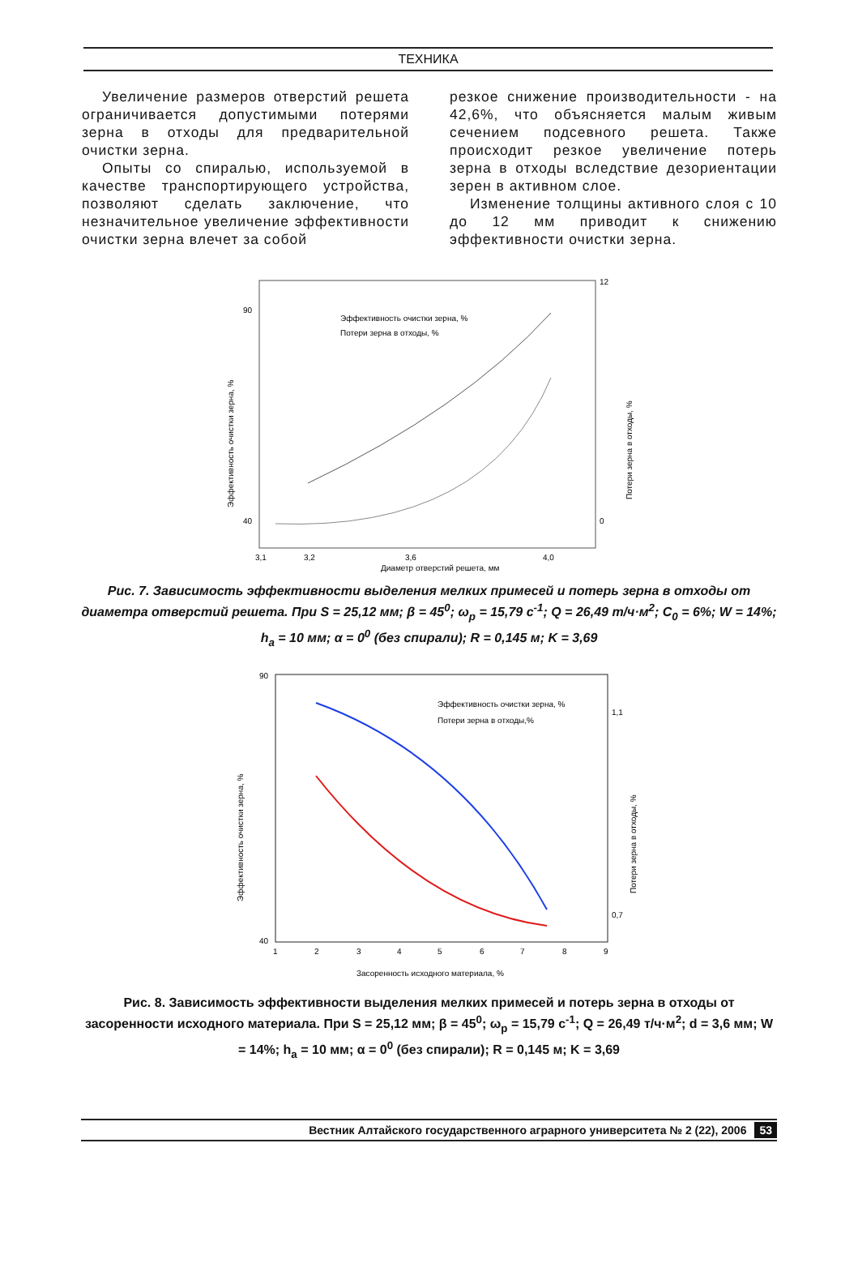ТЕХНИКА
Увеличение размеров отверстий решета ограничивается допустимыми потерями зерна в отходы для предварительной очистки зерна.
Опыты со спиралью, используемой в качестве транспортирующего устройства, позволяют сделать заключение, что незначительное увеличение эффективности очистки зерна влечет за собой
резкое снижение производительности - на 42,6%, что объясняется малым живым сечением подсевного решета. Также происходит резкое увеличение потерь зерна в отходы вследствие дезориентации зерен в активном слое.
Изменение толщины активного слоя с 10 до 12 мм приводит к снижению эффективности очистки зерна.
Эффективность очистки зерна, %
Потери зерна в отходы, %
90
40
12
0
3,1
3,2
3,6
4,0
Диаметр отверстий решета, мм
Эффективность очистки зерна, %
Потери зерна в отходы, %
Рис. 7. Зависимость эффективности выделения мелких примесей и потерь зерна в отходы от диаметра отверстий решета. При S = 25,12 мм; β = 45<sup>0</sup>; ω<sub>р</sub> = 15,79 с<sup>-1</sup>; Q = 26,49 т/ч·м<sup>2</sup>; C<sub>0</sub> = 6%; W = 14%; h<sub>а</sub> = 10 мм; α = 0<sup>0</sup> (без спирали); R = 0,145 м; K = 3,69
Эффективность очистки зерна, %
Потери зерна в отходы,%
90
40
1,1
0,7
1
2
3
4
5
6
7
8
9
Засоренность исходного материала, %
Эффективность очистки зерна, %
Потери зерна в отходы, %
Рис. 8. Зависимость эффективности выделения мелких примесей и потерь зерна в отходы от засоренности исходного материала. При S = 25,12 мм; β = 45<sup>0</sup>; ω<sub>р</sub> = 15,79 с<sup>-1</sup>; Q = 26,49 т/ч·м<sup>2</sup>; d = 3,6 мм; W = 14%; h<sub>а</sub> = 10 мм; α = 0<sup>0</sup> (без спирали); R = 0,145 м; K = 3,69
Вестник Алтайского государственного аграрного университета № 2 (22), 2006 53